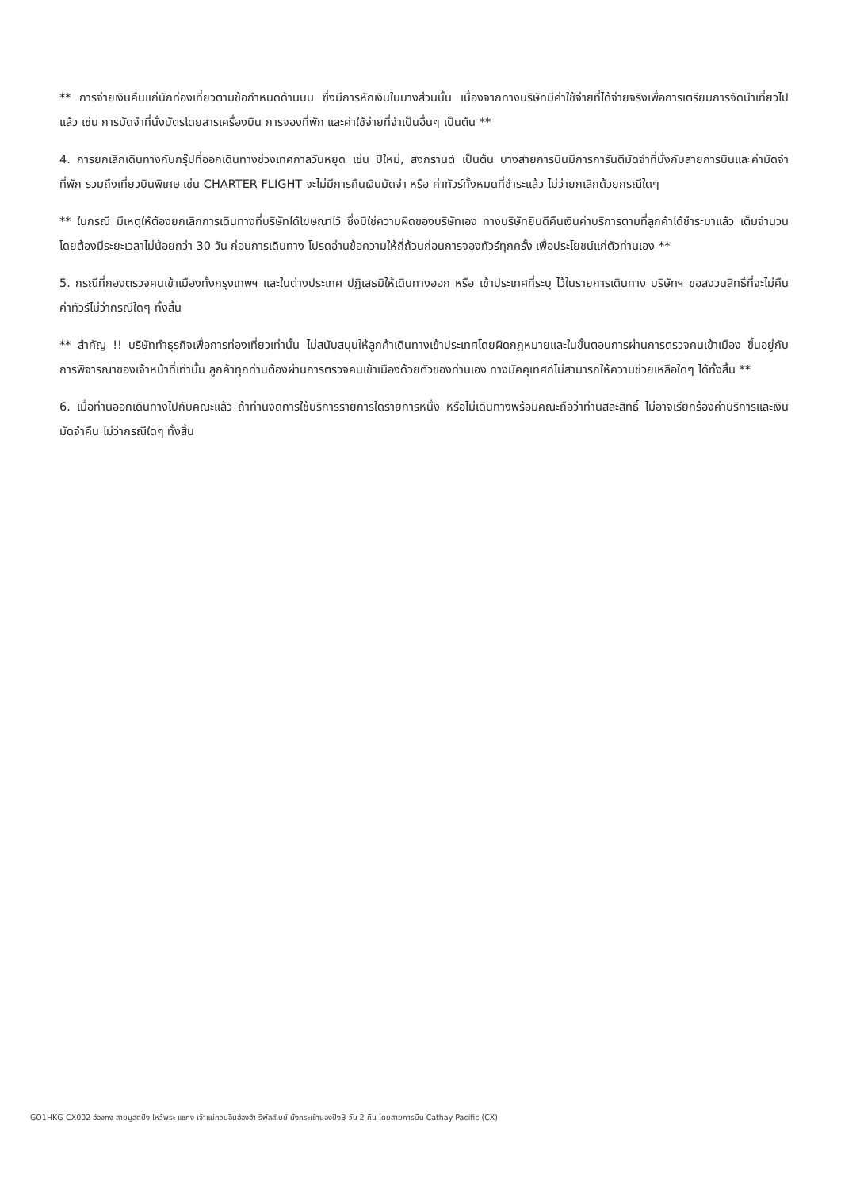** การจ่ายเงินคืนแก่นักท่องเที่ยวตามข้อกำหนดด้านบน ซึ่งมีการหักเงินในบางส่วนนั้น เนื่องจากทางบริษัทมีค่าใช้จ่ายที่ได้จ่ายจริงเพื่อการเตรียมการจัดนำเที่ยวไปแล้ว เช่น การมัดจำที่นั่งบัตรโดยสารเครื่องบิน การจองที่พัก และค่าใช้จ่ายที่จำเป็นอื่นๆ เป็นต้น **
4. การยกเลิกเดินทางกับกรุ๊ปที่ออกเดินทางช่วงเทศกาลวันหยุด เช่น ปีใหม่, สงกรานต์ เป็นต้น บางสายการบินมีการการันตีมัดจำที่นั่งกับสายการบินและค่ามัดจำที่พัก รวมถึงเที่ยวบินพิเศษ เช่น CHARTER FLIGHT จะไม่มีการคืนเงินมัดจำ หรือ ค่าทัวร์ทั้งหมดที่ชำระแล้ว ไม่ว่ายกเลิกด้วยกรณีใดๆ
** ในกรณี มีเหตุให้ต้องยกเลิกการเดินทางที่บริษัทได้โฆษณาไว้ ซึ่งมิใช่ความผิดของบริษัทเอง ทางบริษัทยินดีคืนเงินค่าบริการตามที่ลูกค้าได้ชำระมาแล้ว เต็มจำนวน โดยต้องมีระยะเวลาไม่น้อยกว่า 30 วัน ก่อนการเดินทาง โปรดอ่านข้อความให้ถี่ถ้วนก่อนการจองทัวร์ทุกครั้ง เพื่อประโยชน์แก่ตัวท่านเอง **
5. กรณีที่กองตรวจคนเข้าเมืองทั้งกรุงเทพฯ และในต่างประเทศ ปฏิเสธมิให้เดินทางออก หรือ เข้าประเทศที่ระบุ ไว้ในรายการเดินทาง บริษัทฯ ขอสงวนสิทธิ์ที่จะไม่คืนค่าทัวร์ไม่ว่ากรณีใดๆ ทั้งสิ้น
** สำคัญ !! บริษัททำธุรกิจเพื่อการท่องเที่ยวเท่านั้น ไม่สนับสนุนให้ลูกค้าเดินทางเข้าประเทศโดยผิดกฎหมายและในขั้นตอนการผ่านการตรวจคนเข้าเมือง ขึ้นอยู่กับการพิจารณาของเจ้าหน้าที่เท่านั้น ลูกค้าทุกท่านต้องผ่านการตรวจคนเข้าเมืองด้วยตัวของท่านเอง ทางมัคคุเทศก์ไม่สามารถให้ความช่วยเหลือใดๆ ได้ทั้งสิ้น **
6. เมื่อท่านออกเดินทางไปกับคณะแล้ว ถ้าท่านงดการใช้บริการรายการใดรายการหนึ่ง หรือไม่เดินทางพร้อมคณะถือว่าท่านสละสิทธิ์ ไม่อาจเรียกร้องค่าบริการและเงินมัดจำคืน ไม่ว่ากรณีใดๆ ทั้งสิ้น
GO1HKG-CX002 ฮ่องกง สายมูสุดปัง ไหว้พระ แชกง เจ้าแม่กวนอิมฮ่องฮำ รีพัลส์เบย์ นั่งกระเช้านองปิง3 วัน 2 คืน โดยสายการบิน Cathay Pacific (CX)